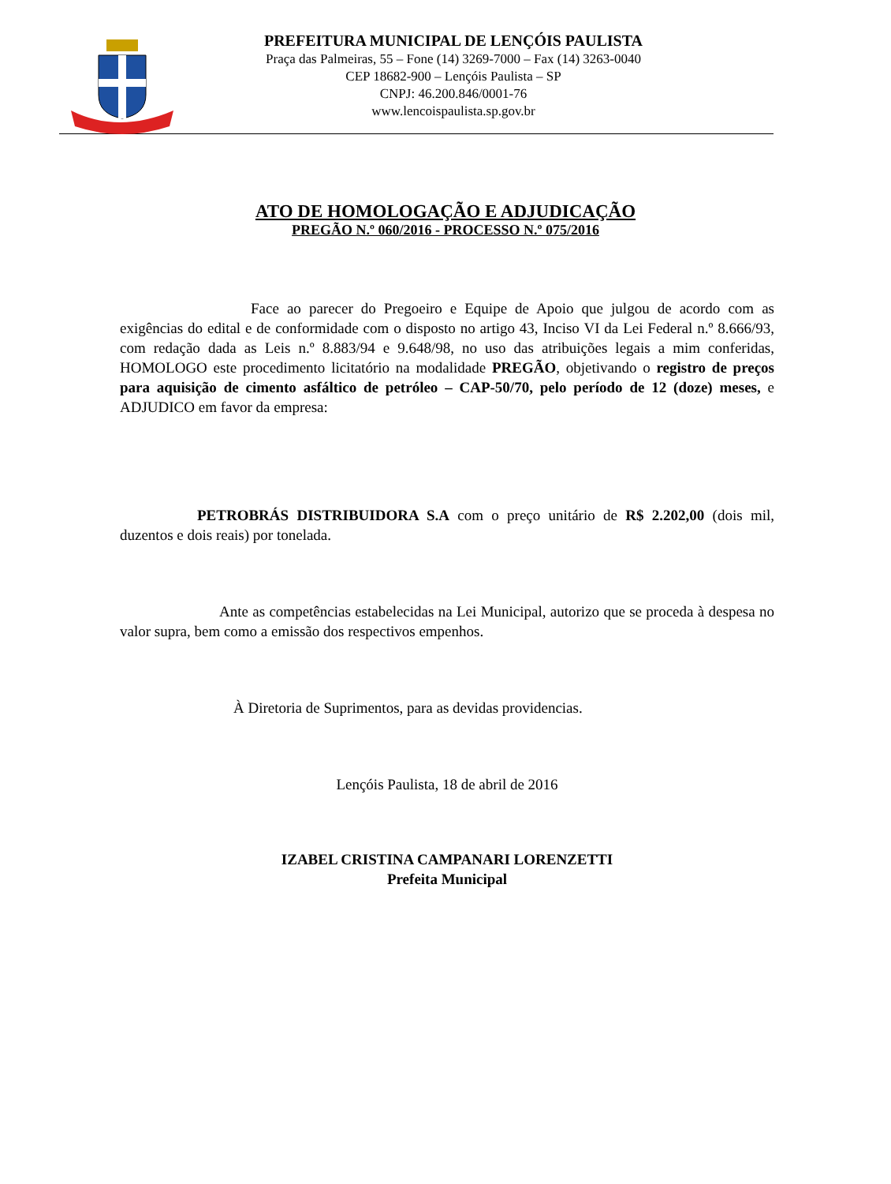PREFEITURA MUNICIPAL DE LENÇÓIS PAULISTA
Praça das Palmeiras, 55 – Fone (14) 3269-7000 – Fax (14) 3263-0040
CEP 18682-900 – Lençóis Paulista – SP
CNPJ: 46.200.846/0001-76
www.lencoispaulista.sp.gov.br
ATO DE HOMOLOGAÇÃO E ADJUDICAÇÃO
PREGÃO N.º 060/2016 - PROCESSO N.º 075/2016
Face ao parecer do Pregoeiro e Equipe de Apoio que julgou de acordo com as exigências do edital e de conformidade com o disposto no artigo 43, Inciso VI da Lei Federal n.º 8.666/93, com redação dada as Leis n.º 8.883/94 e 9.648/98, no uso das atribuições legais a mim conferidas, HOMOLOGO este procedimento licitatório na modalidade PREGÃO, objetivando o registro de preços para aquisição de cimento asfáltico de petróleo – CAP-50/70, pelo período de 12 (doze) meses, e ADJUDICO em favor da empresa:
PETROBRÁS DISTRIBUIDORA S.A com o preço unitário de R$ 2.202,00 (dois mil, duzentos e dois reais) por tonelada.
Ante as competências estabelecidas na Lei Municipal, autorizo que se proceda à despesa no valor supra, bem como a emissão dos respectivos empenhos.
À Diretoria de Suprimentos, para as devidas providencias.
Lençóis Paulista, 18 de abril de 2016
IZABEL CRISTINA CAMPANARI LORENZETTI
Prefeita Municipal